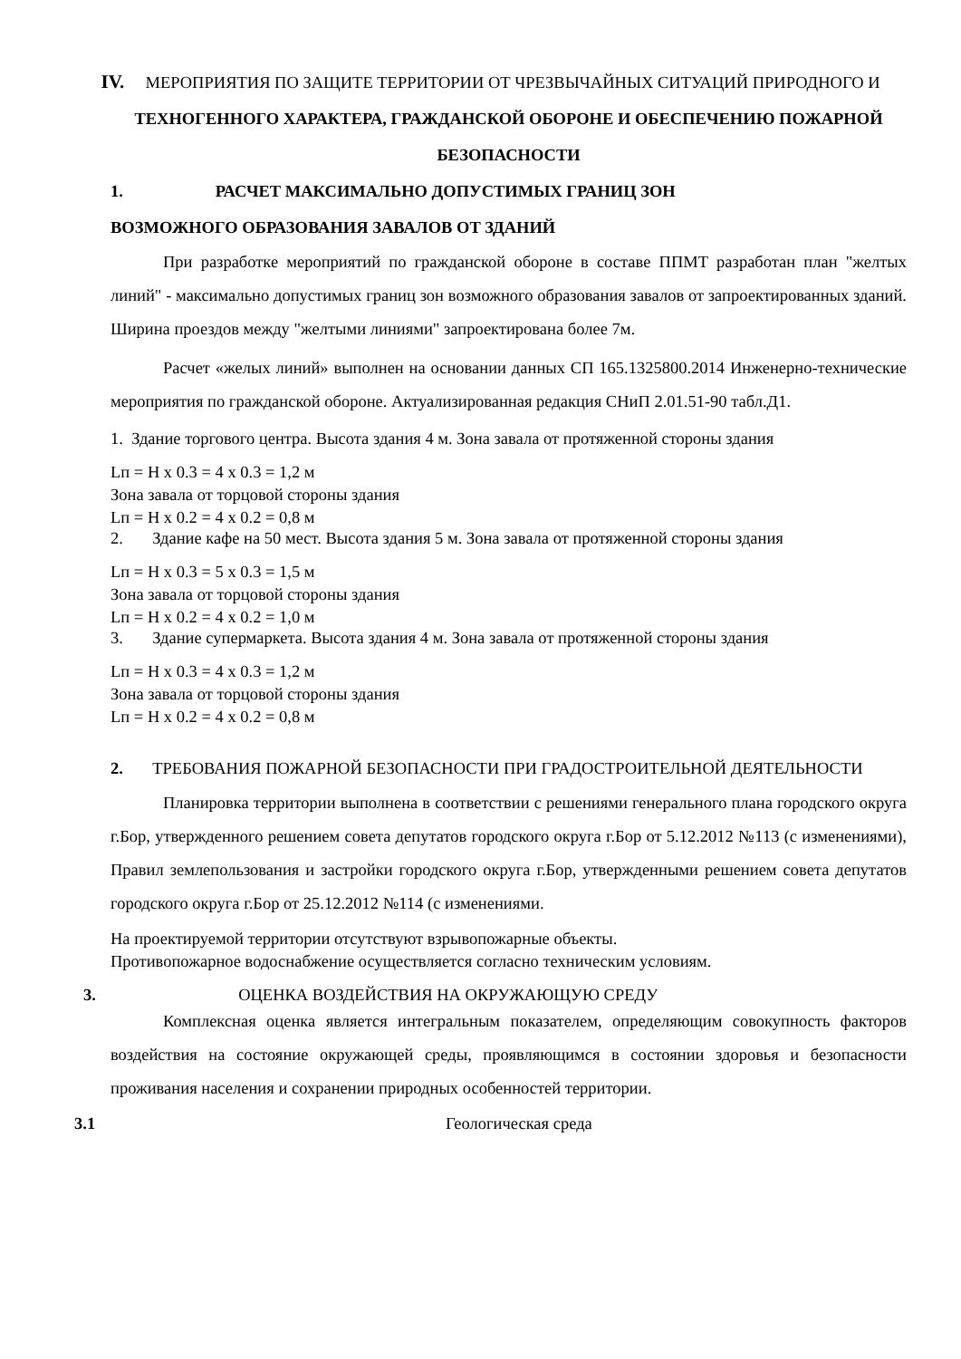IV. МЕРОПРИЯТИЯ ПО ЗАЩИТЕ ТЕРРИТОРИИ ОТ ЧРЕЗВЫЧАЙНЫХ СИТУАЦИЙ ПРИРОДНОГО И
ТЕХНОГЕННОГО ХАРАКТЕРА, ГРАЖДАНСКОЙ ОБОРОНЕ И ОБЕСПЕЧЕНИЮ ПОЖАРНОЙ БЕЗОПАСНОСТИ
1. РАСЧЕТ МАКСИМАЛЬНО ДОПУСТИМЫХ ГРАНИЦ ЗОН
ВОЗМОЖНОГО ОБРАЗОВАНИЯ ЗАВАЛОВ ОТ ЗДАНИЙ
При разработке мероприятий по гражданской обороне в составе ППМТ разработан план "желтых линий" - максимально допустимых границ зон возможного образования завалов от запроектированных зданий. Ширина проездов между "желтыми линиями" запроектирована более 7м.
Расчет «желых линий» выполнен на основании данных СП 165.1325800.2014 Инженерно-технические мероприятия по гражданской обороне. Актуализированная редакция СНиП 2.01.51-90 табл.Д1.
1. Здание торгового центра. Высота здания 4 м. Зона завала от протяженной стороны здания
Lп = H x 0.3 = 4 x 0.3 = 1,2 м
Зона завала от торцовой стороны здания
Lп = H x 0.2 = 4 x 0.2 = 0,8 м
2. Здание кафе на 50 мест. Высота здания 5 м. Зона завала от протяженной стороны здания
Lп = H x 0.3 = 5 x 0.3 = 1,5 м
Зона завала от торцовой стороны здания
Lп = H x 0.2 = 4 x 0.2 = 1,0 м
3. Здание супермаркета. Высота здания 4 м. Зона завала от протяженной стороны здания
Lп = H x 0.3 = 4 x 0.3 = 1,2 м
Зона завала от торцовой стороны здания
Lп = H x 0.2 = 4 x 0.2 = 0,8 м
2. ТРЕБОВАНИЯ ПОЖАРНОЙ БЕЗОПАСНОСТИ ПРИ ГРАДОСТРОИТЕЛЬНОЙ ДЕЯТЕЛЬНОСТИ
Планировка территории выполнена в соответствии с решениями генерального плана городского округа г.Бор, утвержденного решением совета депутатов городского округа г.Бор от 5.12.2012 №113 (с изменениями), Правил землепользования и застройки городского округа г.Бор, утвержденными решением совета депутатов городского округа г.Бор от 25.12.2012 №114 (с изменениями.
На проектируемой территории отсутствуют взрывопожарные объекты.
Противопожарное водоснабжение осуществляется согласно техническим условиям.
3. ОЦЕНКА ВОЗДЕЙСТВИЯ НА ОКРУЖАЮЩУЮ СРЕДУ
Комплексная оценка является интегральным показателем, определяющим совокупность факторов воздействия на состояние окружающей среды, проявляющимся в состоянии здоровья и безопасности проживания населения и сохранении природных особенностей территории.
3.1 Геологическая среда